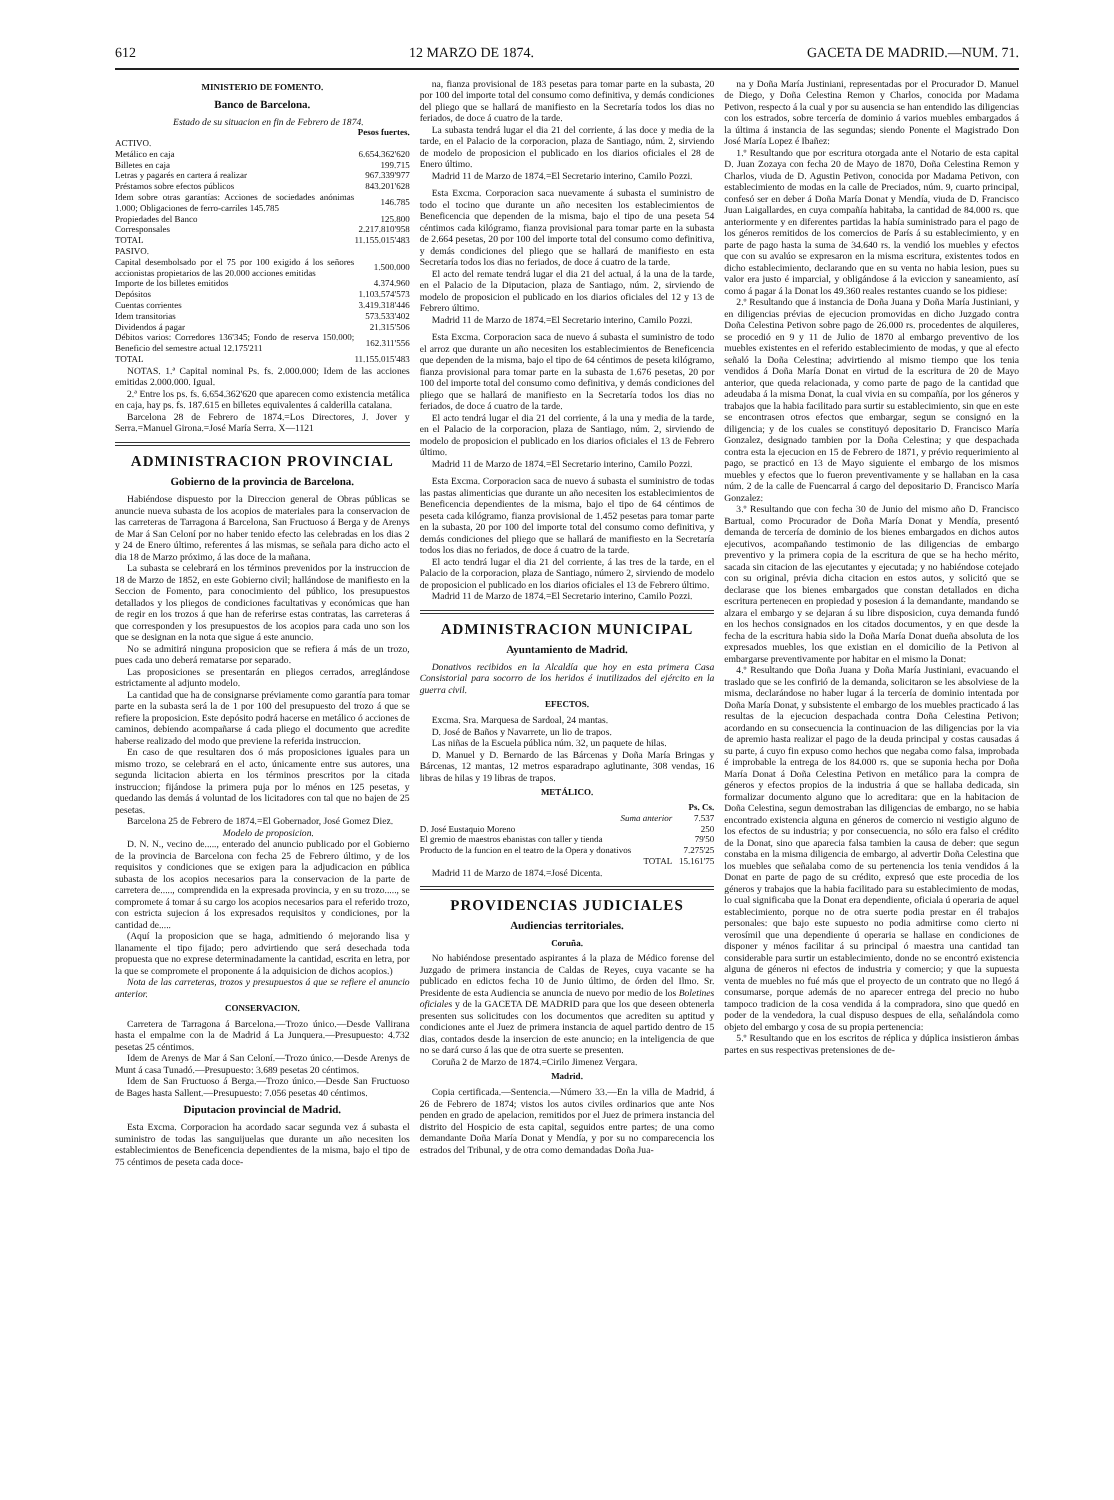612 12 MARZO DE 1874. GACETA DE MADRID.—NUM. 71.
MINISTERIO DE FOMENTO.
Banco de Barcelona.
Estado de su situacion en fin de Febrero de 1874.
| | Pesos fuertes. |
| --- | --- |
| ACTIVO. | |
| Metálico en caja | 6.654.362'620 |
| Billetes en caja | 199.715 |
| Letras y pagarés en cartera á realizar | 967.339'977 |
| Préstamos sobre efectos públicos | 843.201'628 |
| Idem sobre otras garantías: Acciones de sociedades anónimas 1.000; Obligaciones de ferro-carriles 145.785 | 146.785 |
| Propiedades del Banco | 125.800 |
| Corresponsales | 2.217.810'958 |
| TOTAL | 11.155.015'483 |
| PASIVO. | |
| Capital desembolsado por el 75 por 100 exigido á los señores accionistas propietarios de las 20.000 acciones emitidas | 1.500.000 |
| Importe de los billetes emitidos | 4.374.960 |
| Depósitos | 1.103.574'573 |
| Cuentas corrientes | 3.419.318'446 |
| Idem transitorias | 573.533'402 |
| Dividendos á pagar | 21.315'506 |
| Débitos varios: Corredores 136'345; Fondo de reserva 150.000; Beneficio del semestre actual 12.175'211 | 162.311'556 |
| TOTAL | 11.155.015'483 |
NOTAS. 1.ª Capital nominal Ps. fs. 2.000.000; Idem de las acciones emitidas 2.000.000. Igual.
2.ª Entre los ps. fs. 6.654.362'620 que aparecen como existencia metálica en caja, hay ps. fs. 187.615 en billetes equivalentes á calderilla catalana.
Barcelona 28 de Febrero de 1874.=Los Directores, J. Jover y Serra.=Manuel Girona.=José María Serra. X—1121
ADMINISTRACION PROVINCIAL
Gobierno de la provincia de Barcelona.
Habiéndose dispuesto por la Direccion general de Obras públicas se anuncie nueva subasta de los acopios de materiales para la conservacion de las carreteras de Tarragona á Barcelona, San Fructuoso á Berga y de Arenys de Mar á San Celoní por no haber tenido efecto las celebradas en los dias 2 y 24 de Enero último, referentes á las mismas, se señala para dicho acto el dia 18 de Marzo próximo, á las doce de la mañana.
La subasta se celebrará en los términos prevenidos por la instruccion de 18 de Marzo de 1852, en este Gobierno civil; hallándose de manifiesto en la Seccion de Fomento, para conocimiento del público, los presupuestos detallados y los pliegos de condiciones facultativas y económicas que han de regir en los trozos á que han de referirse estas contratas, las carreteras á que corresponden y los presupuestos de los acopios para cada uno son los que se designan en la nota que sigue á este anuncio.
No se admitirá ninguna proposicion que se refiera á más de un trozo, pues cada uno deberá rematarse por separado.
Las proposiciones se presentarán en pliegos cerrados, arreglándose estrictamente al adjunto modelo.
La cantidad que ha de consignarse préviamente como garantía para tomar parte en la subasta será la de 1 por 100 del presupuesto del trozo á que se refiere la proposicion. Este depósito podrá hacerse en metálico ó acciones de caminos, debiendo acompañarse á cada pliego el documento que acredite haberse realizado del modo que previene la referida instruccion.
En caso de que resultaren dos ó más proposiciones iguales para un mismo trozo, se celebrará en el acto, únicamente entre sus autores, una segunda licitacion abierta en los términos prescritos por la citada instruccion; fijándose la primera puja por lo ménos en 125 pesetas, y quedando las demás á voluntad de los licitadores con tal que no bajen de 25 pesetas.
Barcelona 25 de Febrero de 1874.=El Gobernador, José Gomez Diez.
Modelo de proposicion.
D. N. N., vecino de....., enterado del anuncio publicado por el Gobierno de la provincia de Barcelona con fecha 25 de Febrero último, y de los requisitos y condiciones que se exigen para la adjudicacion en pública subasta de los acopios necesarios para la conservacion de la parte de carretera de....., comprendida en la expresada provincia, y en su trozo....., se compromete á tomar á su cargo los acopios necesarios para el referido trozo, con estricta sujecion á los expresados requisitos y condiciones, por la cantidad de.....
(Aquí la proposicion que se haga, admitiendo ó mejorando lisa y llanamente el tipo fijado; pero advirtiendo que será desechada toda propuesta que no exprese determinadamente la cantidad, escrita en letra, por la que se compromete el proponente á la adquisicion de dichos acopios.)
Nota de las carreteras, trozos y presupuestos á que se refiere el anuncio anterior.
CONSERVACION.
Carretera de Tarragona á Barcelona.—Trozo único.—Desde Vallirana hasta el empalme con la de Madrid á La Junquera.—Presupuesto: 4.732 pesetas 25 céntimos.
Idem de Arenys de Mar á San Celoní.—Trozo único.—Desde Arenys de Munt á casa Tunadó.—Presupuesto: 3.689 pesetas 20 céntimos.
Idem de San Fructuoso á Berga.—Trozo único.—Desde San Fructuoso de Bages hasta Sallent.—Presupuesto: 7.056 pesetas 40 céntimos.
Diputacion provincial de Madrid.
Esta Excma. Corporacion ha acordado sacar segunda vez á subasta el suministro de todas las sanguijuelas que durante un año necesiten los establecimientos de Beneficencia dependientes de la misma, bajo el tipo de 75 céntimos de peseta cada doce-
na, fianza provisional de 183 pesetas para tomar parte en la subasta, 20 por 100 del importe total del consumo como definitiva, y demás condiciones del pliego que se hallará de manifiesto en la Secretaría todos los dias no feriados, de doce á cuatro de la tarde.
La subasta tendrá lugar el dia 21 del corriente, á las doce y media de la tarde, en el Palacio de la corporacion, plaza de Santiago, núm. 2, sirviendo de modelo de proposicion el publicado en los diarios oficiales el 28 de Enero último.
Madrid 11 de Marzo de 1874.=El Secretario interino, Camilo Pozzi.
Esta Excma. Corporacion saca nuevamente á subasta el suministro de todo el tocino que durante un año necesiten los establecimientos de Beneficencia que dependen de la misma, bajo el tipo de una peseta 54 céntimos cada kilógramo, fianza provisional para tomar parte en la subasta de 2.664 pesetas, 20 por 100 del importe total del consumo como definitiva, y demás condiciones del pliego que se hallará de manifiesto en esta Secretaría todos los dias no feriados, de doce á cuatro de la tarde.
El acto del remate tendrá lugar el dia 21 del actual, á la una de la tarde, en el Palacio de la Diputacion, plaza de Santiago, núm. 2, sirviendo de modelo de proposicion el publicado en los diarios oficiales del 12 y 13 de Febrero último.
Madrid 11 de Marzo de 1874.=El Secretario interino, Camilo Pozzi.
Esta Excma. Corporacion saca de nuevo á subasta el suministro de todo el arroz que durante un año necesiten los establecimientos de Beneficencia que dependen de la misma, bajo el tipo de 64 céntimos de peseta kilógramo, fianza provisional para tomar parte en la subasta de 1.676 pesetas, 20 por 100 del importe total del consumo como definitiva, y demás condiciones del pliego que se hallará de manifiesto en la Secretaría todos los dias no feriados, de doce á cuatro de la tarde.
El acto tendrá lugar el dia 21 del corriente, á la una y media de la tarde, en el Palacio de la corporacion, plaza de Santiago, núm. 2, sirviendo de modelo de proposicion el publicado en los diarios oficiales el 13 de Febrero último.
Madrid 11 de Marzo de 1874.=El Secretario interino, Camilo Pozzi.
Esta Excma. Corporacion saca de nuevo á subasta el suministro de todas las pastas alimenticias que durante un año necesiten los establecimientos de Beneficencia dependientes de la misma, bajo el tipo de 64 céntimos de peseta cada kilógramo, fianza provisional de 1.452 pesetas para tomar parte en la subasta, 20 por 100 del importe total del consumo como definitiva, y demás condiciones del pliego que se hallará de manifiesto en la Secretaría todos los dias no feriados, de doce á cuatro de la tarde.
El acto tendrá lugar el dia 21 del corriente, á las tres de la tarde, en el Palacio de la corporacion, plaza de Santiago, número 2, sirviendo de modelo de proposicion el publicado en los diarios oficiales el 13 de Febrero último.
Madrid 11 de Marzo de 1874.=El Secretario interino, Camilo Pozzi.
ADMINISTRACION MUNICIPAL
Ayuntamiento de Madrid.
Donativos recibidos en la Alcaldía que hoy en esta primera Casa Consistorial para socorro de los heridos é inutilizados del ejército en la guerra civil.
EFECTOS.
Excma. Sra. Marquesa de Sardoal, 24 mantas.
D. José de Baños y Navarrete, un lio de trapos.
Las niñas de la Escuela pública núm. 32, un paquete de hilas.
D. Manuel y D. Bernardo de las Bárcenas y Doña María Bringas y Bárcenas, 12 mantas, 12 metros esparadrapo aglutinante, 308 vendas, 16 libras de hilas y 19 libras de trapos.
METÁLICO.
| | Ps. Cs. |
| --- | --- |
| Suma anterior | 7.537 |
| D. José Eustaquio Moreno | 250 |
| El gremio de maestros ebanistas con taller y tienda | 79'50 |
| Producto de la funcion en el teatro de la Opera y donativos | 7.275'25 |
| TOTAL | 15.161'75 |
Madrid 11 de Marzo de 1874.=José Dicenta.
PROVIDENCIAS JUDICIALES
Audiencias territoriales.
Coruña.
No habiéndose presentado aspirantes á la plaza de Médico forense del Juzgado de primera instancia de Caldas de Reyes, cuya vacante se ha publicado en edictos fecha 10 de Junio último, de órden del Ilmo. Sr. Presidente de esta Audiencia se anuncia de nuevo por medio de los Boletines oficiales y de la GACETA DE MADRID para que los que deseen obtenerla presenten sus solicitudes con los documentos que acrediten su aptitud y condiciones ante el Juez de primera instancia de aquel partido dentro de 15 dias, contados desde la insercion de este anuncio; en la inteligencia de que no se dará curso á las que de otra suerte se presenten.
Coruña 2 de Marzo de 1874.=Cirilo Jimenez Vergara.
Madrid.
Copia certificada.—Sentencia.—Número 33.—En la villa de Madrid, á 26 de Febrero de 1874; vistos los autos civiles ordinarios que ante Nos penden en grado de apelacion, remitidos por el Juez de primera instancia del distrito del Hospicio de esta capital, seguidos entre partes; de una como demandante Doña María Donat y Mendía, y por su no comparecencia los estrados del Tribunal, y de otra como demandadas Doña Jua-
na y Doña María Justiniani, representadas por el Procurador D. Manuel de Diego, y Doña Celestina Remon y Charlos, conocida por Madama Petivon, respecto á la cual y por su ausencia se han entendido las diligencias con los estrados, sobre tercería de dominio á varios muebles embargados á la última á instancia de las segundas; siendo Ponente el Magistrado Don José María Lopez é Ibañez:
1.º Resultando que por escritura otorgada ante el Notario de esta capital D. Juan Zozaya con fecha 20 de Mayo de 1870, Doña Celestina Remon y Charlos, viuda de D. Agustin Petivon, conocida por Madama Petivon, con establecimiento de modas en la calle de Preciados, núm. 9, cuarto principal, confesó ser en deber á Doña María Donat y Mendía, viuda de D. Francisco Juan Laigallardes, en cuya compañía habitaba, la cantidad de 84.000 rs. que anteriormente y en diferentes partidas la había suministrado para el pago de los géneros remitidos de los comercios de París á su establecimiento, y en parte de pago hasta la suma de 34.640 rs. la vendió los muebles y efectos que con su avalúo se expresaron en la misma escritura, existentes todos en dicho establecimiento, declarando que en su venta no habia lesion, pues su valor era justo é imparcial, y obligándose á la eviccion y saneamiento, así como á pagar á la Donat los 49.360 reales restantes cuando se los pidiese:
2.º Resultando que á instancia de Doña Juana y Doña María Justiniani, y en diligencias prévias de ejecucion promovidas en dicho Juzgado contra Doña Celestina Petivon sobre pago de 26.000 rs. procedentes de alquileres, se procedió en 9 y 11 de Julio de 1870 al embargo preventivo de los muebles existentes en el referido establecimiento de modas, y que al efecto señaló la Doña Celestina; advirtiendo al mismo tiempo que los tenia vendidos á Doña María Donat en virtud de la escritura de 20 de Mayo anterior, que queda relacionada, y como parte de pago de la cantidad que adeudaba á la misma Donat, la cual vivia en su compañía, por los géneros y trabajos que la habia facilitado para surtir su establecimiento, sin que en este se encontrasen otros efectos que embargar, segun se consignó en la diligencia; y de los cuales se constituyó depositario D. Francisco María Gonzalez, designado tambien por la Doña Celestina; y que despachada contra esta la ejecucion en 15 de Febrero de 1871, y prévio requerimiento al pago, se practicó en 13 de Mayo siguiente el embargo de los mismos muebles y efectos que lo fueron preventivamente y se hallaban en la casa núm. 2 de la calle de Fuencarral á cargo del depositario D. Francisco María Gonzalez:
3.º Resultando que con fecha 30 de Junio del mismo año D. Francisco Bartual, como Procurador de Doña María Donat y Mendía, presentó demanda de tercería de dominio de los bienes embargados en dichos autos ejecutivos, acompañando testimonio de las diligencias de embargo preventivo y la primera copia de la escritura de que se ha hecho mérito, sacada sin citacion de las ejecutantes y ejecutada; y no habiéndose cotejado con su original, prévia dicha citacion en estos autos, y solicitó que se declarase que los bienes embargados que constan detallados en dicha escritura pertenecen en propiedad y posesion á la demandante, mandando se alzara el embargo y se dejaran á su libre disposicion, cuya demanda fundó en los hechos consignados en los citados documentos, y en que desde la fecha de la escritura habia sido la Doña María Donat dueña absoluta de los expresados muebles, los que existian en el domicilio de la Petivon al embargarse preventivamente por habitar en el mismo la Donat:
4.º Resultando que Doña Juana y Doña María Justiniani, evacuando el traslado que se les confirió de la demanda, solicitaron se les absolviese de la misma, declarándose no haber lugar á la tercería de dominio intentada por Doña María Donat, y subsistente el embargo de los muebles practicado á las resultas de la ejecucion despachada contra Doña Celestina Petivon; acordando en su consecuencia la continuacion de las diligencias por la via de apremio hasta realizar el pago de la deuda principal y costas causadas á su parte, á cuyo fin expuso como hechos que negaba como falsa, improbada é improbable la entrega de los 84.000 rs. que se suponia hecha por Doña María Donat á Doña Celestina Petivon en metálico para la compra de géneros y efectos propios de la industria á que se hallaba dedicada, sin formalizar documento alguno que lo acreditara: que en la habitacion de Doña Celestina, segun demostraban las diligencias de embargo, no se habia encontrado existencia alguna en géneros de comercio ni vestigio alguno de los efectos de su industria; y por consecuencia, no sólo era falso el crédito de la Donat, sino que aparecia falsa tambien la causa de deber: que segun constaba en la misma diligencia de embargo, al advertir Doña Celestina que los muebles que señalaba como de su pertenencia los tenia vendidos á la Donat en parte de pago de su crédito, expresó que este procedia de los géneros y trabajos que la habia facilitado para su establecimiento de modas, lo cual significaba que la Donat era dependiente, oficiala ú operaria de aquel establecimiento, porque no de otra suerte podia prestar en él trabajos personales: que bajo este supuesto no podia admitirse como cierto ni verosímil que una dependiente ú operaria se hallase en condiciones de disponer y ménos facilitar á su principal ó maestra una cantidad tan considerable para surtir un establecimiento, donde no se encontró existencia alguna de géneros ni efectos de industria y comercio; y que la supuesta venta de muebles no fué más que el proyecto de un contrato que no llegó á consumarse, porque además de no aparecer entrega del precio no hubo tampoco tradicion de la cosa vendida á la compradora, sino que quedó en poder de la vendedora, la cual dispuso despues de ella, señalándola como objeto del embargo y cosa de su propia pertenencia:
5.º Resultando que en los escritos de réplica y dúplica insistieron ámbas partes en sus respectivas pretensiones de de-